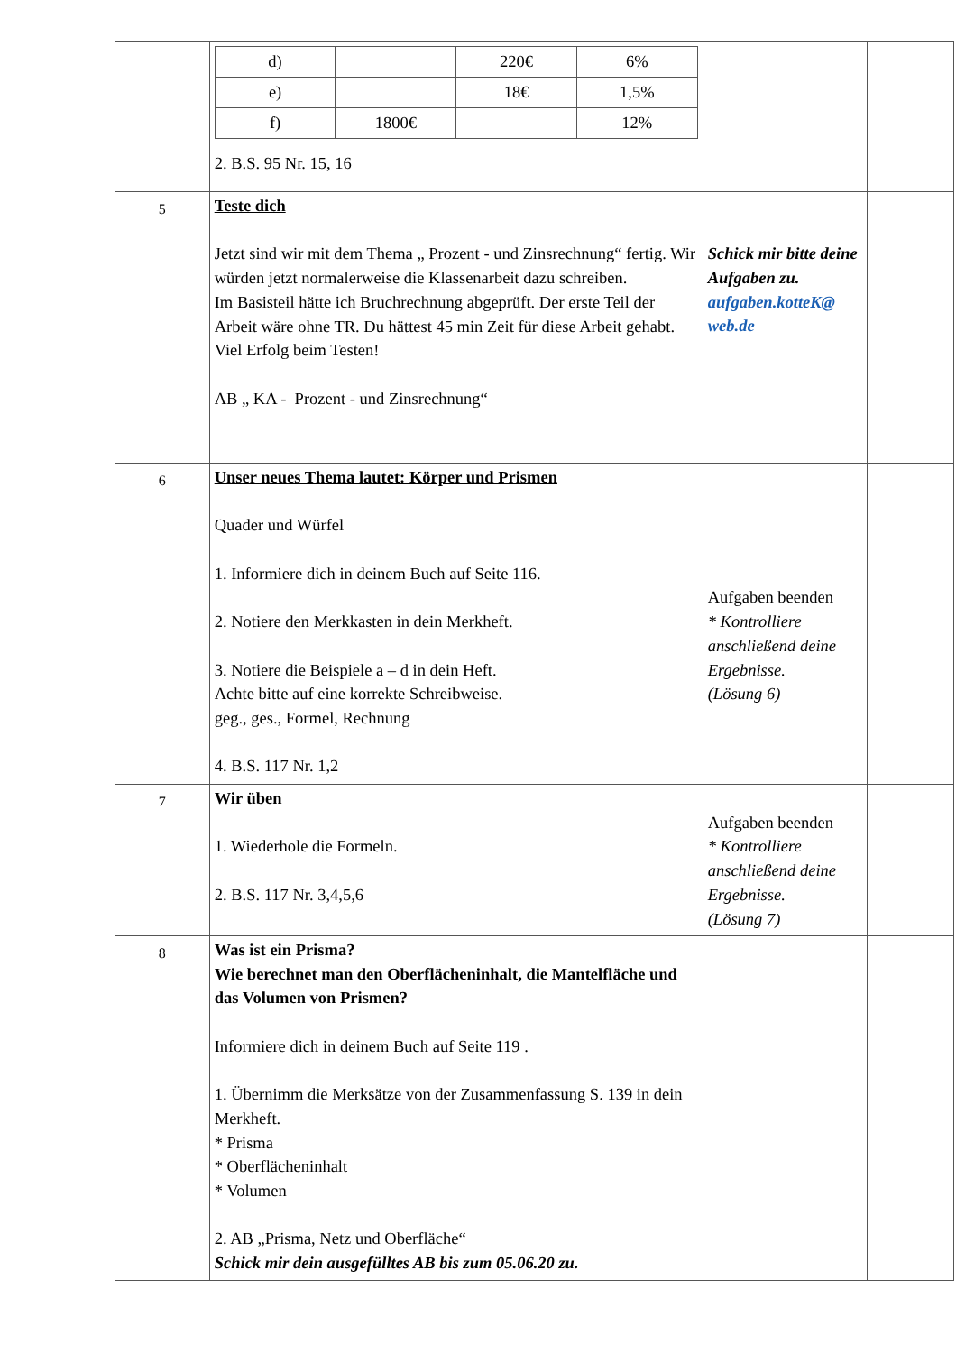| | / d) / / 220€ / 6% / / e) / / 18€ / 1,5% / / f) / 1800€ / / 12% / 2. B.S. 95 Nr. 15, 16 | | |
| 5 | Teste dich Jetzt sind wir mit dem Thema „ Prozent - und Zinsrechnung“ fertig. Wir würden jetzt normalerweise die Klassenarbeit dazu schreiben. Im Basisteil hätte ich Bruchrechnung abgeprüft. Der erste Teil der Arbeit wäre ohne TR. Du hättest 45 min Zeit für diese Arbeit gehabt. Viel Erfolg beim Testen! AB „ KA - Prozent - und Zinsrechnung“ | Schick mir bitte deine Aufgaben zu. aufgaben.kotteK@ web.de | |
| 6 | Unser neues Thema lautet: Körper und Prismen Quader und Würfel 1. Informiere dich in deinem Buch auf Seite 116. 2. Notiere den Merkkasten in dein Merkheft. 3. Notiere die Beispiele a – d in dein Heft. Achte bitte auf eine korrekte Schreibweise. geg., ges., Formel, Rechnung 4. B.S. 117 Nr. 1,2 | Aufgaben beenden * Kontrolliere anschließend deine Ergebnisse. (Lösung 6) | |
| 7 | Wir üben 1. Wiederhole die Formeln. 2. B.S. 117 Nr. 3,4,5,6 | Aufgaben beenden * Kontrolliere anschließend deine Ergebnisse. (Lösung 7) | |
| 8 | Was ist ein Prisma? Wie berechnet man den Oberflächeninhalt, die Mantelfläche und das Volumen von Prismen? Informiere dich in deinem Buch auf Seite 119 . 1. Übernimm die Merksätze von der Zusammenfassung S. 139 in dein Merkheft. * Prisma * Oberflächeninhalt * Volumen 2. AB „Prisma, Netz und Oberfläche“ Schick mir dein ausgefülltes AB bis zum 05.06.20 zu. | | |